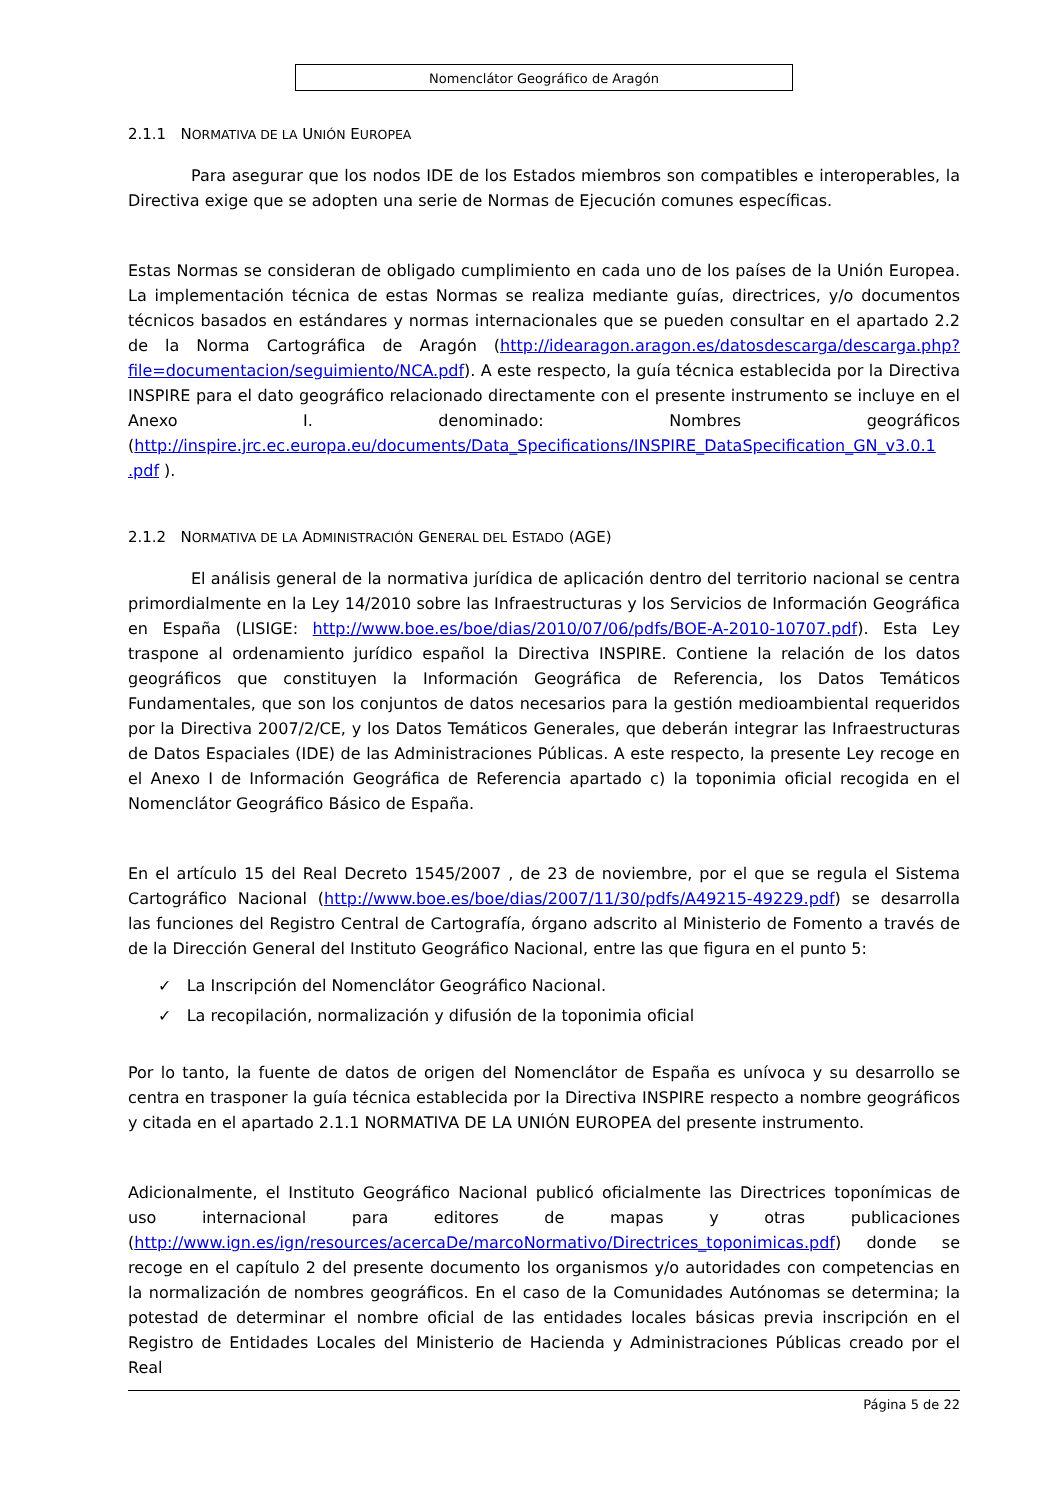Nomenclátor Geográfico de Aragón
2.1.1 NORMATIVA DE LA UNIÓN EUROPEA
Para asegurar que los nodos IDE de los Estados miembros son compatibles e interoperables, la Directiva exige que se adopten una serie de Normas de Ejecución comunes específicas.
Estas Normas se consideran de obligado cumplimiento en cada uno de los países de la Unión Europea. La implementación técnica de estas Normas se realiza mediante guías, directrices, y/o documentos técnicos basados en estándares y normas internacionales que se pueden consultar en el apartado 2.2 de la Norma Cartográfica de Aragón (http://idearagon.aragon.es/datosdescarga/descarga.php?file=documentacion/seguimiento/NCA.pdf). A este respecto, la guía técnica establecida por la Directiva INSPIRE para el dato geográfico relacionado directamente con el presente instrumento se incluye en el Anexo I. denominado: Nombres geográficos (http://inspire.jrc.ec.europa.eu/documents/Data_Specifications/INSPIRE_DataSpecification_GN_v3.0.1 .pdf ).
2.1.2 NORMATIVA DE LA ADMINISTRACIÓN GENERAL DEL ESTADO (AGE)
El análisis general de la normativa jurídica de aplicación dentro del territorio nacional se centra primordialmente en la Ley 14/2010 sobre las Infraestructuras y los Servicios de Información Geográfica en España (LISIGE: http://www.boe.es/boe/dias/2010/07/06/pdfs/BOE-A-2010-10707.pdf). Esta Ley traspone al ordenamiento jurídico español la Directiva INSPIRE. Contiene la relación de los datos geográficos que constituyen la Información Geográfica de Referencia, los Datos Temáticos Fundamentales, que son los conjuntos de datos necesarios para la gestión medioambiental requeridos por la Directiva 2007/2/CE, y los Datos Temáticos Generales, que deberán integrar las Infraestructuras de Datos Espaciales (IDE) de las Administraciones Públicas. A este respecto, la presente Ley recoge en el Anexo I de Información Geográfica de Referencia apartado c) la toponimia oficial recogida en el Nomenclátor Geográfico Básico de España.
En el artículo 15 del Real Decreto 1545/2007 , de 23 de noviembre, por el que se regula el Sistema Cartográfico Nacional (http://www.boe.es/boe/dias/2007/11/30/pdfs/A49215-49229.pdf) se desarrolla las funciones del Registro Central de Cartografía, órgano adscrito al Ministerio de Fomento a través de de la Dirección General del Instituto Geográfico Nacional, entre las que figura en el punto 5:
✓ La Inscripción del Nomenclátor Geográfico Nacional.
✓ La recopilación, normalización y difusión de la toponimia oficial
Por lo tanto, la fuente de datos de origen del Nomenclátor de España es unívoca y su desarrollo se centra en trasponer la guía técnica establecida por la Directiva INSPIRE respecto a nombre geográficos y citada en el apartado 2.1.1 NORMATIVA DE LA UNIÓN EUROPEA del presente instrumento.
Adicionalmente, el Instituto Geográfico Nacional publicó oficialmente las Directrices toponímicas de uso internacional para editores de mapas y otras publicaciones (http://www.ign.es/ign/resources/acercaDe/marcoNormativo/Directrices_toponimicas.pdf) donde se recoge en el capítulo 2 del presente documento los organismos y/o autoridades con competencias en la normalización de nombres geográficos. En el caso de la Comunidades Autónomas se determina; la potestad de determinar el nombre oficial de las entidades locales básicas previa inscripción en el Registro de Entidades Locales del Ministerio de Hacienda y Administraciones Públicas creado por el Real
Página 5 de 22